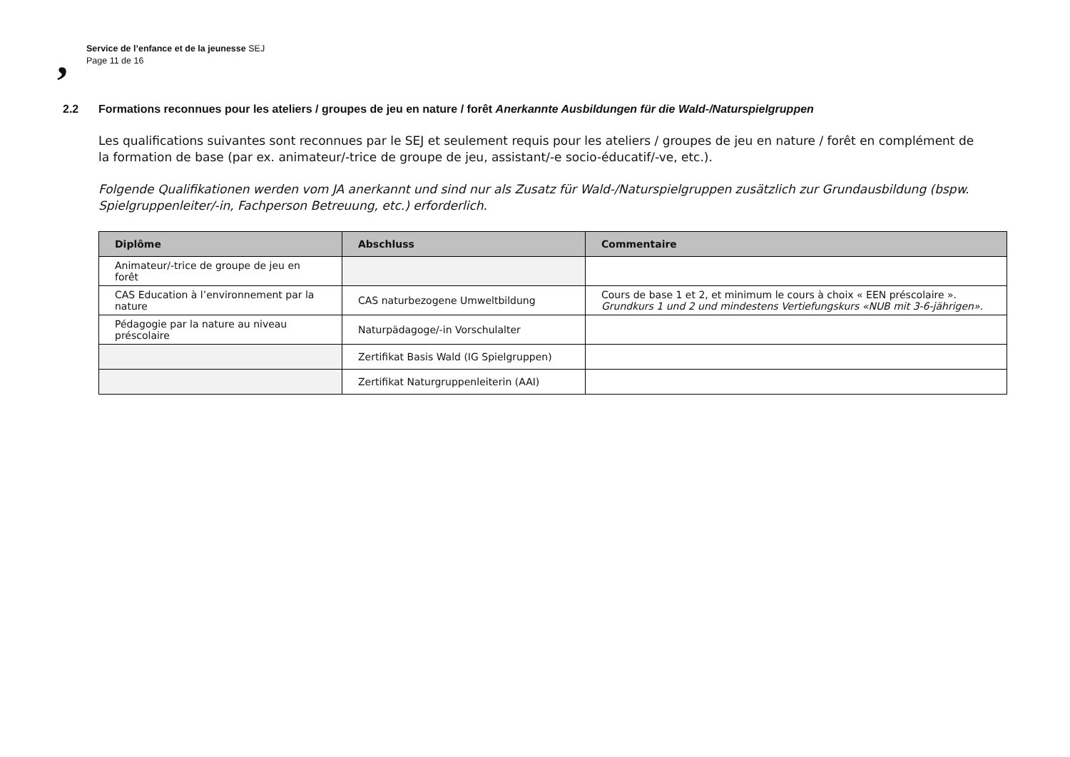,
Service de l’enfance et de la jeunesse SEJ
Page 11 de 16
2.2 Formations reconnues pour les ateliers / groupes de jeu en nature / forêt Anerkannte Ausbildungen für die Wald-/Naturspielgruppen
Les qualifications suivantes sont reconnues par le SEJ et seulement requis pour les ateliers / groupes de jeu en nature / forêt en complément de la formation de base (par ex. animateur/-trice de groupe de jeu, assistant/-e socio-éducatif/-ve, etc.).
Folgende Qualifikationen werden vom JA anerkannt und sind nur als Zusatz für Wald-/Naturspielgruppen zusätzlich zur Grundausbildung (bspw. Spielgruppenleiter/-in, Fachperson Betreuung, etc.) erforderlich.
| Diplôme | Abschluss | Commentaire |
| --- | --- | --- |
| Animateur/-trice de groupe de jeu en forêt | | |
| CAS Education à l’environnement par la nature | CAS naturbezogene Umweltbildung | Cours de base 1 et 2, et minimum le cours à choix « EEN préscolaire ». Grundkurs 1 und 2 und mindestens Vertiefungskurs «NUB mit 3-6-jährigen». |
| Pédagogie par la nature au niveau préscolaire | Naturpädagoge/-in Vorschulalter | |
| | Zertifikat Basis Wald (IG Spielgruppen) | |
| | Zertifikat Naturgruppenleiterin (AAI) | |